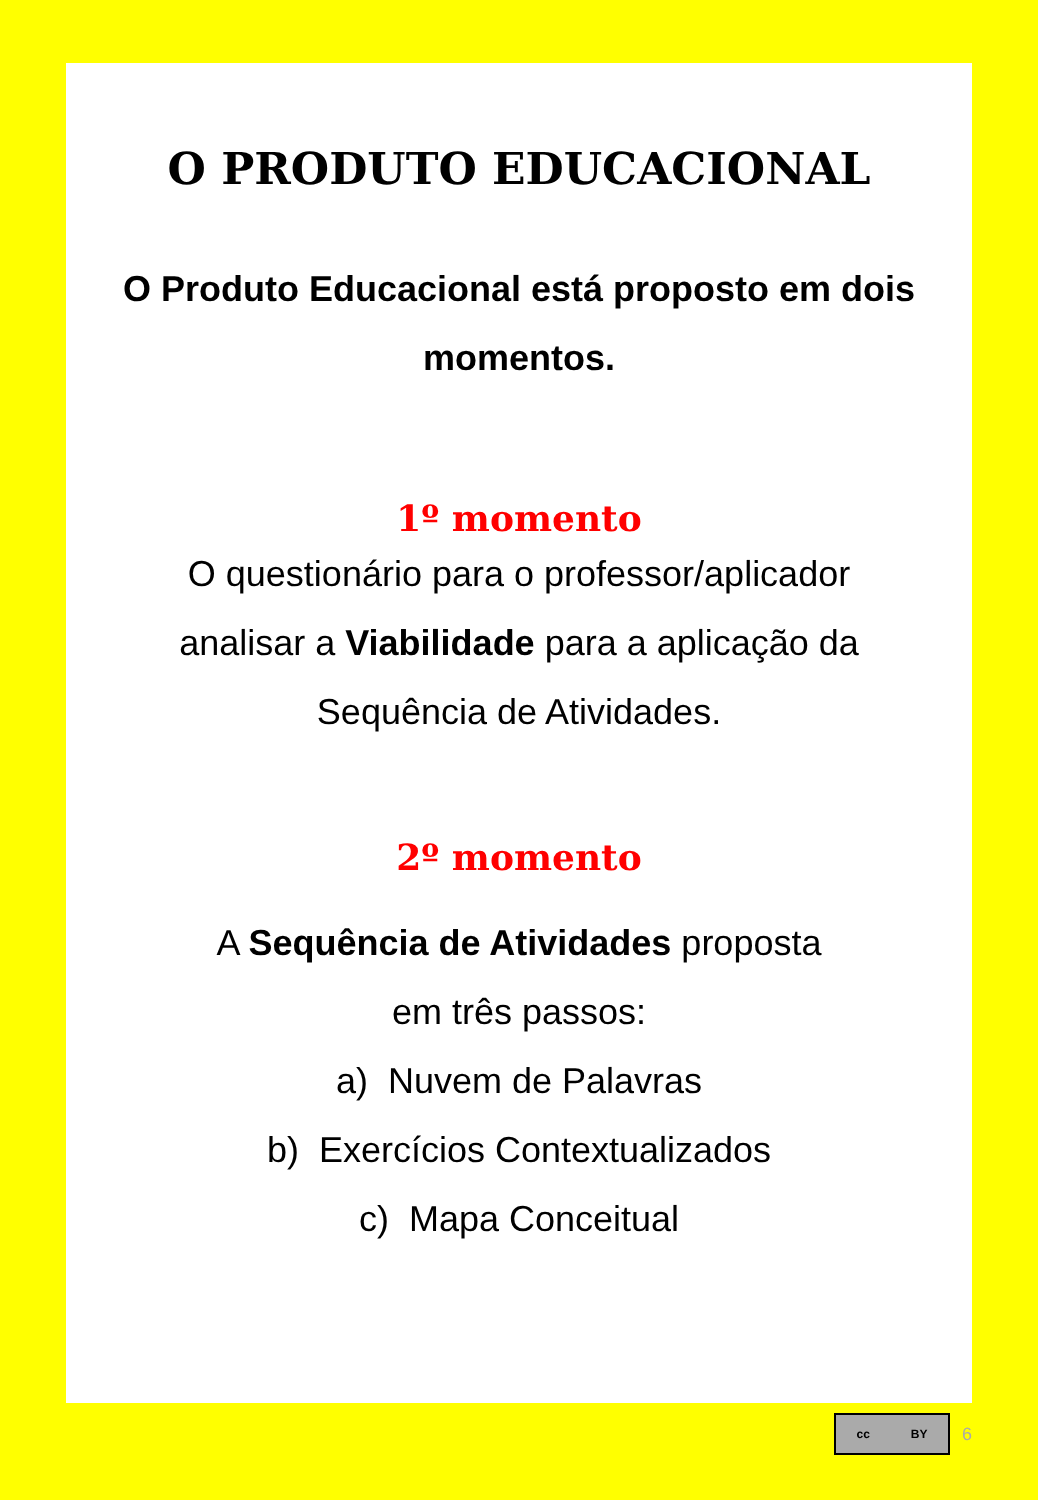O PRODUTO EDUCACIONAL
O Produto Educacional está proposto em dois momentos.
1º momento
O questionário para o professor/aplicador analisar a Viabilidade para a aplicação da Sequência de Atividades.
2º momento
A Sequência de Atividades proposta
em três passos:
a) Nuvem de Palavras
b) Exercícios Contextualizados
c) Mapa Conceitual
cc BY
6